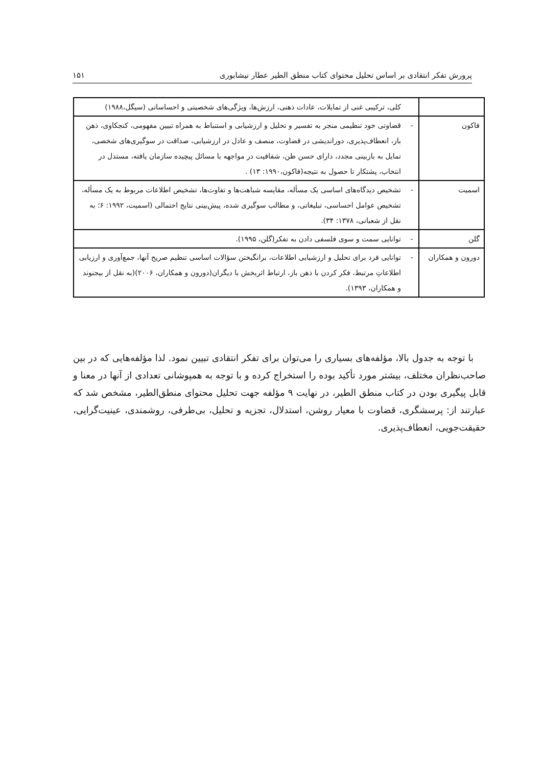پرورش تفکر انتقادی بر اساس تحلیل محتوای کتاب منطق الطیر عطار نیشابوری ۱۵۱
| | | کلی، ترکیبی غنی از تمایلات، عادات ذهنی، ارزش‌ها، ویژگی‌های شخصیتی و احساساتی (سیگل،۱۹۸۸) |
| فاکون | - | قضاوتی خود تنظیمی منجر به تفسیر و تحلیل و ارزشیابی و استنباط به همراه تبیین مفهومی، کنجکاوی، ذهن باز، انعطاف‌پذیری، دوراندیشی در قضاوت، منصف و عادل در ارزشیابی، صداقت در سوگیری‌های شخصی، تمایل به بازبینی مجدد، دارای حسن ظن، شفافیت در مواجهه با مسائل پیچیده سازمان یافته، مستدل در انتخاب، پشتکار تا حصول به نتیجه(فاکون،۱۹۹۰: ۱۳) . |
| اسمیت | - | تشخیص دیدگاه‌های اساسی یک مسأله، مقایسه شباهت‌ها و تفاوت‌ها، تشخیص اطلاعات مربوط به یک مسأله، تشخیص عوامل احساسی، تبلیغاتی، و مطالب سوگیری شده، پیش‌بینی نتایج احتمالی (اسمیت، ۱۹۹۲: ۶؛ به نقل از شعبانی، ۱۳۷۸: ۳۴). |
| گلن | - | توانایی سمت و سوی فلسفی دادن به تفکر(گلن، ۱۹۹۵). |
| دورون و همکاران | - | توانایی فرد برای تحلیل و ارزشیابی اطلاعات، برانگیختن سؤالات اساسی تنظیم صریح آنها، جمع‌آوری و ارزیابی اطلاعاتِ مرتبط، فکر کردن با ذهن باز، ارتباط اثربخش با دیگران(دورون و همکاران، ۲۰۰۶)(به نقل از بیجنوند و همکاران، ۱۳۹۳). |
با توجه به جدول بالا، مؤلفه‌های بسیاری را می‌توان برای تفکر انتقادی تبیین نمود. لذا مؤلفه‌هایی که در بین صاحب‌نظران مختلف، بیشتر مورد تأکید بوده را استخراج کرده و با توجه به همپوشانی تعدادی از آنها در معنا و قابل پیگیری بودن در کتاب منطق الطیر، در نهایت ۹ مؤلفه جهت تحلیل محتوای منطق‌الطیر، مشخص شد که عبارتند از: پرسشگری، قضاوت با معیار روشن، استدلال، تجزیه و تحلیل، بی‌طرفی، روشمندی، عینیت‌گرایی، حقیقت‌جویی، انعطاف‌پذیری.